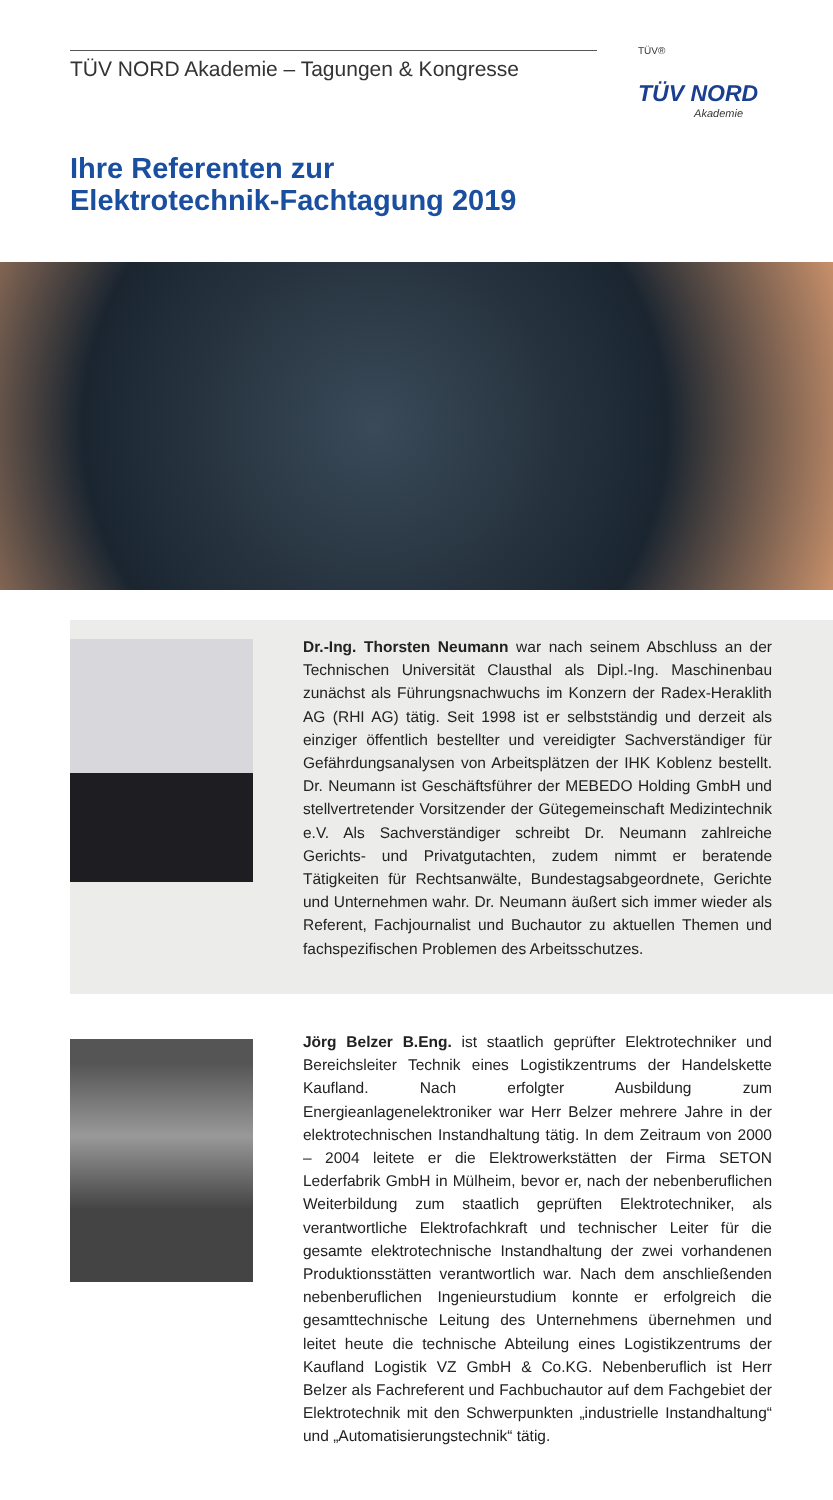TÜV NORD Akademie – Tagungen & Kongresse
TÜV®
TÜV NORD
Akademie
Ihre Referenten zur
Elektrotechnik-Fachtagung 2019
Dr.-Ing. Thorsten Neumann war nach seinem Abschluss an der Technischen Universität Clausthal als Dipl.-Ing. Maschinenbau zunächst als Führungsnachwuchs im Konzern der Radex-Heraklith AG (RHI AG) tätig. Seit 1998 ist er selbstständig und derzeit als einziger öffentlich bestellter und vereidigter Sachverständiger für Gefährdungsanalysen von Arbeitsplätzen der IHK Koblenz bestellt. Dr. Neumann ist Geschäftsführer der MEBEDO Holding GmbH und stellvertretender Vorsitzender der Gütegemeinschaft Medizintechnik e.V. Als Sachverständiger schreibt Dr. Neumann zahlreiche Gerichts- und Privatgutachten, zudem nimmt er beratende Tätigkeiten für Rechtsanwälte, Bundestagsabgeordnete, Gerichte und Unternehmen wahr. Dr. Neumann äußert sich immer wieder als Referent, Fachjournalist und Buchautor zu aktuellen Themen und fachspezifischen Problemen des Arbeitsschutzes.
Jörg Belzer B.Eng. ist staatlich geprüfter Elektrotechniker und Bereichsleiter Technik eines Logistikzentrums der Handelskette Kaufland. Nach erfolgter Ausbildung zum Energieanlagenelektroniker war Herr Belzer mehrere Jahre in der elektrotechnischen Instandhaltung tätig. In dem Zeitraum von 2000 – 2004 leitete er die Elektrowerkstätten der Firma SETON Lederfabrik GmbH in Mülheim, bevor er, nach der nebenberuflichen Weiterbildung zum staatlich geprüften Elektrotechniker, als verantwortliche Elektrofachkraft und technischer Leiter für die gesamte elektrotechnische Instandhaltung der zwei vorhandenen Produktionsstätten verantwortlich war. Nach dem anschließenden nebenberuflichen Ingenieurstudium konnte er erfolgreich die gesamttechnische Leitung des Unternehmens übernehmen und leitet heute die technische Abteilung eines Logistikzentrums der Kaufland Logistik VZ GmbH & Co.KG. Nebenberuflich ist Herr Belzer als Fachreferent und Fachbuchautor auf dem Fachgebiet der Elektrotechnik mit den Schwerpunkten „industrielle Instandhaltung“ und „Automatisierungstechnik“ tätig.